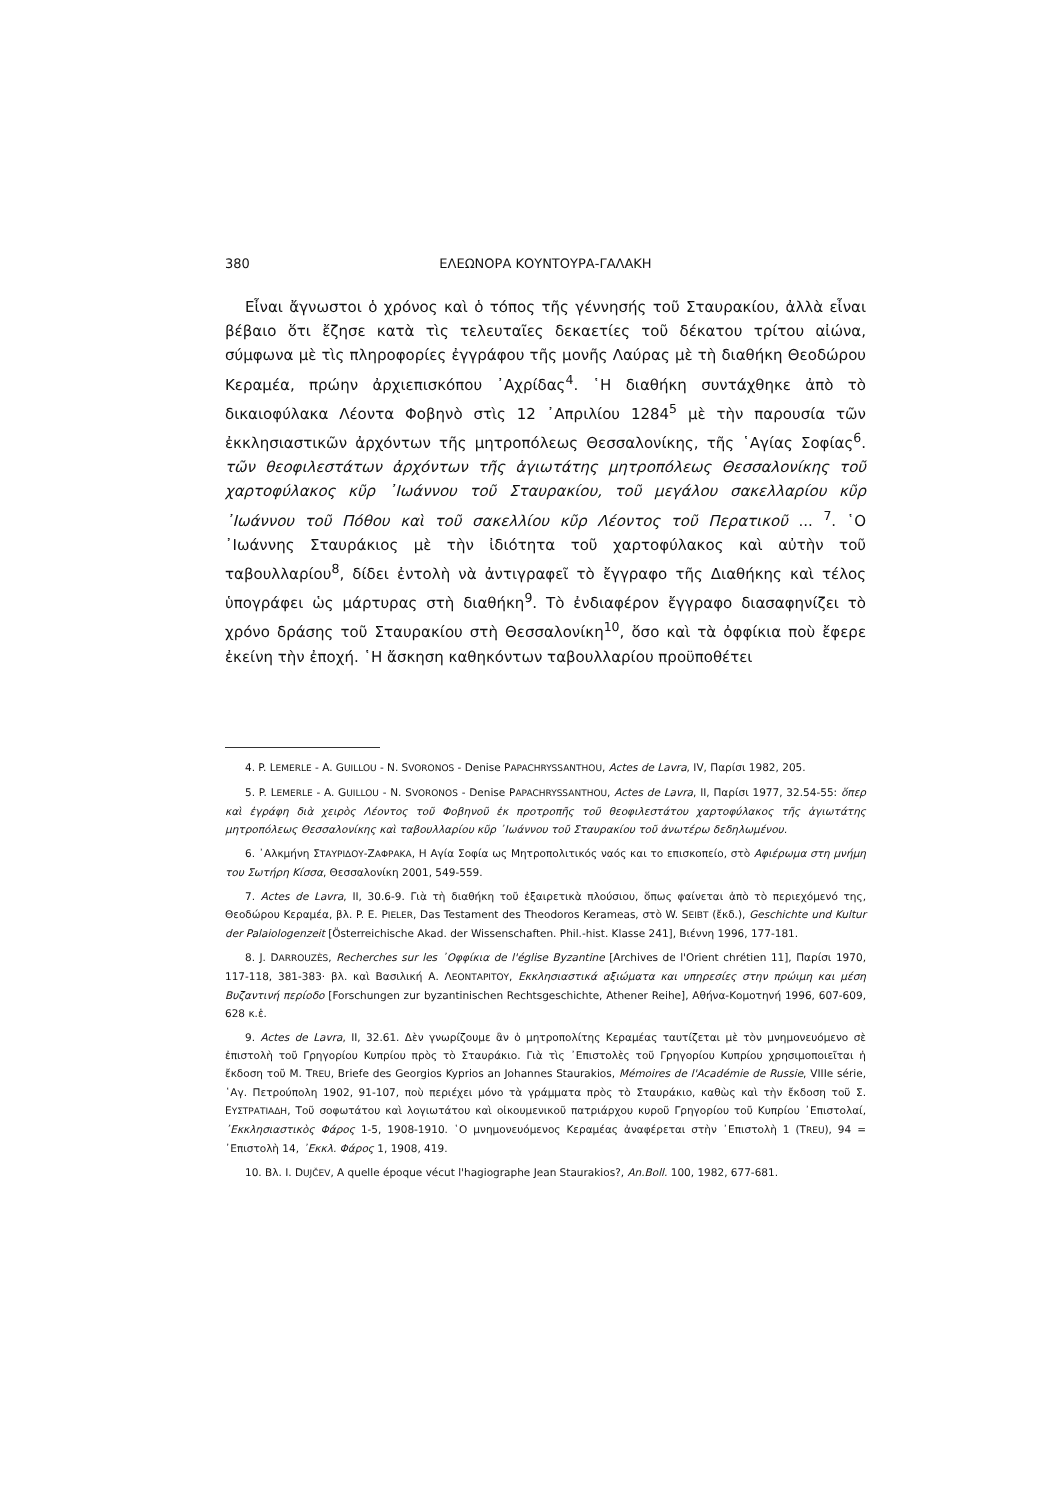380 ΕΛΕΩΝΟΡΑ ΚΟΥΝΤΟΥΡΑ-ΓΑΛΑΚΗ
Εἶναι ἄγνωστοι ὁ χρόνος καὶ ὁ τόπος τῆς γέννησής τοῦ Σταυρακίου, ἀλλὰ εἶναι βέβαιο ὅτι ἔζησε κατὰ τὶς τελευταῖες δεκαετίες τοῦ δέκατου τρίτου αἰώνα, σύμφωνα μὲ τὶς πληροφορίες ἐγγράφου τῆς μονῆς Λαύρας μὲ τὴ διαθήκη Θεοδώρου Κεραμέα, πρώην ἀρχιεπισκόπου ᾿Αχρίδας<sup>4</sup>. ῾Η διαθήκη συντάχθηκε ἀπὸ τὸ δικαιοφύλακα Λέοντα Φοβηνὸ στὶς 12 ᾿Απριλίου 1284<sup>5</sup> μὲ τὴν παρουσία τῶν ἐκκλησιαστικῶν ἀρχόντων τῆς μητροπόλεως Θεσσαλονίκης, τῆς ῾Αγίας Σοφίας<sup>6</sup>. τῶν θεοφιλεστάτων ἀρχόντων τῆς ἁγιωτάτης μητροπόλεως Θεσσαλονίκης τοῦ χαρτοφύλακος κῦρ ᾿Ιωάννου τοῦ Σταυρακίου, τοῦ μεγάλου σακελλαρίου κῦρ ᾿Ιωάννου τοῦ Πόθου καὶ τοῦ σακελλίου κῦρ Λέοντος τοῦ Περατικοῦ ... <sup>7</sup>. ῾Ο ᾿Ιωάννης Σταυράκιος μὲ τὴν ἰδιότητα τοῦ χαρτοφύλακος καὶ αὐτὴν τοῦ ταβουλλαρίου<sup>8</sup>, δίδει ἐντολὴ νὰ ἀντιγραφεῖ τὸ ἔγγραφο τῆς Διαθήκης καὶ τέλος ὑπογράφει ὡς μάρτυρας στὴ διαθήκη<sup>9</sup>. Τὸ ἐνδιαφέρον ἔγγραφο διασαφηνίζει τὸ χρόνο δράσης τοῦ Σταυρακίου στὴ Θεσσαλονίκη<sup>10</sup>, ὅσο καὶ τὰ ὀφφίκια ποὺ ἔφερε ἐκείνη τὴν ἐποχή. ῾Η ἄσκηση καθηκόντων ταβουλλαρίου προϋποθέτει
4. P. LEMERLE - A. GUILLOU - N. SVORONOS - Denise PAPACHRYSSANTHOU, Actes de Lavra, IV, Παρίσι 1982, 205.
5. P. LEMERLE - A. GUILLOU - N. SVORONOS - Denise PAPACHRYSSANTHOU, Actes de Lavra, II, Παρίσι 1977, 32.54-55: ὅπερ καὶ ἐγράφη διὰ χειρὸς Λέοντος τοῦ Φοβηνοῦ ἐκ προτροπῆς τοῦ θεοφιλεστάτου χαρτοφύλακος τῆς ἁγιωτάτης μητροπόλεως Θεσσαλονίκης καὶ ταβουλλαρίου κῦρ ᾿Ιωάννου τοῦ Σταυρακίου τοῦ ἀνωτέρω δεδηλωμένου.
6. ᾿Αλκμήνη ΣΤΑΥΡΙΔΟΥ-ΖΑΦΡΑΚΑ, Η Αγία Σοφία ως Μητροπολιτικός ναός και το επισκοπείο, στὸ Αφιέρωμα στη μνήμη του Σωτήρη Κίσσα, Θεσσαλονίκη 2001, 549-559.
7. Actes de Lavra, II, 30.6-9. Γιὰ τὴ διαθήκη τοῦ ἐξαιρετικὰ πλούσιου, ὅπως φαίνεται ἀπὸ τὸ περιεχόμενό της, Θεοδώρου Κεραμέα, βλ. P. E. PIELER, Das Testament des Theodoros Kerameas, στὸ W. SEIBT (ἔκδ.), Geschichte und Kultur der Palaiologenzeit [Österreichische Akad. der Wissenschaften. Phil.-hist. Klasse 241], Βιέννη 1996, 177-181.
8. J. DARROUZÈS, Recherches sur les ᾿Οφφίκια de l'église Byzantine [Archives de l'Orient chrétien 11], Παρίσι 1970, 117-118, 381-383· βλ. καὶ Βασιλική Α. ΛΕΟΝΤΑΡΙΤΟΥ, Εκκλησιαστικά αξιώματα και υπηρεσίες στην πρώιμη και μέση Βυζαντινή περίοδο [Forschungen zur byzantinischen Rechtsgeschichte, Athener Reihe], Αθήνα-Κομοτηνή 1996, 607-609, 628 κ.ἑ.
9. Actes de Lavra, II, 32.61. Δὲν γνωρίζουμε ἂν ὁ μητροπολίτης Κεραμέας ταυτίζεται μὲ τὸν μνημονευόμενο σὲ ἐπιστολὴ τοῦ Γρηγορίου Κυπρίου πρὸς τὸ Σταυράκιο. Γιὰ τὶς ᾿Επιστολὲς τοῦ Γρηγορίου Κυπρίου χρησιμοποιεῖται ἡ ἔκδοση τοῦ M. TREU, Briefe des Georgios Kyprios an Johannes Staurakios, Mémoires de l'Académie de Russie, VIIIe série, ῾Αγ. Πετρούπολη 1902, 91-107, ποὺ περιέχει μόνο τὰ γράμματα πρὸς τὸ Σταυράκιο, καθὼς καὶ τὴν ἔκδοση τοῦ Σ. ΕΥΣΤΡΑΤΙΑΔΗ, Τοῦ σοφωτάτου καὶ λογιωτάτου καὶ οἰκουμενικοῦ πατριάρχου κυροῦ Γρηγορίου τοῦ Κυπρίου ᾿Επιστολαί, ᾿Εκκλησιαστικὸς Φάρος 1-5, 1908-1910. ῾Ο μνημονευόμενος Κεραμέας ἀναφέρεται στὴν ᾿Επιστολὴ 1 (TREU), 94 = ᾿Επιστολὴ 14, ᾿Εκκλ. Φάρος 1, 1908, 419.
10. Βλ. I. DUJČEV, A quelle époque vécut l'hagiographe Jean Staurakios?, An.Boll. 100, 1982, 677-681.